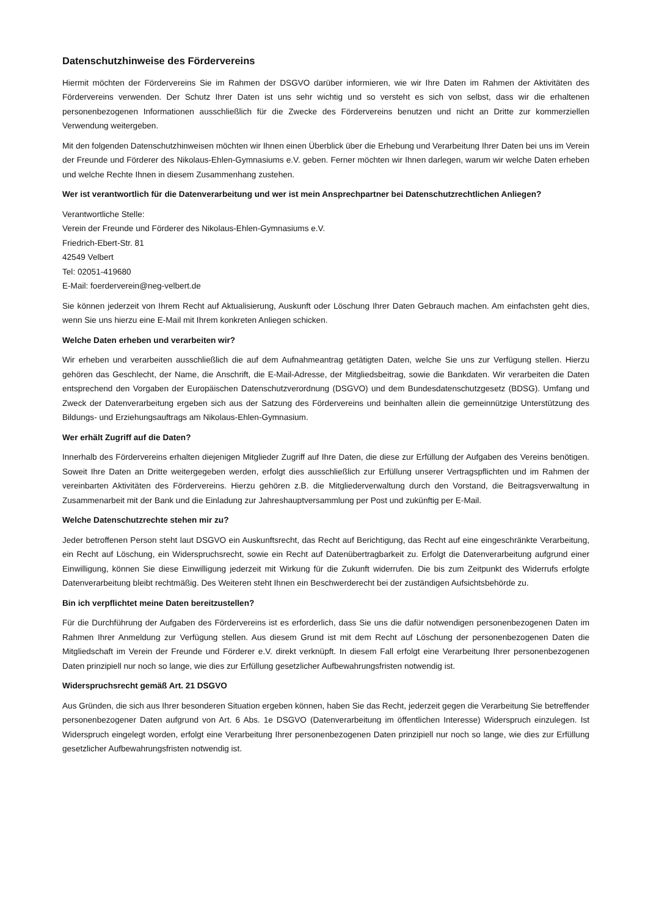Datenschutzhinweise des Fördervereins
Hiermit möchten der Fördervereins Sie im Rahmen der DSGVO darüber informieren, wie wir Ihre Daten im Rahmen der Aktivitäten des Fördervereins verwenden. Der Schutz Ihrer Daten ist uns sehr wichtig und so versteht es sich von selbst, dass wir die erhaltenen personenbezogenen Informationen ausschließlich für die Zwecke des Fördervereins benutzen und nicht an Dritte zur kommerziellen Verwendung weitergeben.
Mit den folgenden Datenschutzhinweisen möchten wir Ihnen einen Überblick über die Erhebung und Verarbeitung Ihrer Daten bei uns im Verein der Freunde und Förderer des Nikolaus-Ehlen-Gymnasiums e.V. geben. Ferner möchten wir Ihnen darlegen, warum wir welche Daten erheben und welche Rechte Ihnen in diesem Zusammenhang zustehen.
Wer ist verantwortlich für die Datenverarbeitung und wer ist mein Ansprechpartner bei Datenschutzrechtlichen Anliegen?
Verantwortliche Stelle:
Verein der Freunde und Förderer des Nikolaus-Ehlen-Gymnasiums e.V.
Friedrich-Ebert-Str. 81
42549 Velbert
Tel: 02051-419680
E-Mail: foerderverein@neg-velbert.de
Sie können jederzeit von Ihrem Recht auf Aktualisierung, Auskunft oder Löschung Ihrer Daten Gebrauch machen. Am einfachsten geht dies, wenn Sie uns hierzu eine E-Mail mit Ihrem konkreten Anliegen schicken.
Welche Daten erheben und verarbeiten wir?
Wir erheben und verarbeiten ausschließlich die auf dem Aufnahmeantrag getätigten Daten, welche Sie uns zur Verfügung stellen. Hierzu gehören das Geschlecht, der Name, die Anschrift, die E-Mail-Adresse, der Mitgliedsbeitrag, sowie die Bankdaten. Wir verarbeiten die Daten entsprechend den Vorgaben der Europäischen Datenschutzverordnung (DSGVO) und dem Bundesdatenschutzgesetz (BDSG). Umfang und Zweck der Datenverarbeitung ergeben sich aus der Satzung des Fördervereins und beinhalten allein die gemeinnützige Unterstützung des Bildungs- und Erziehungsauftrags am Nikolaus-Ehlen-Gymnasium.
Wer erhält Zugriff auf die Daten?
Innerhalb des Fördervereins erhalten diejenigen Mitglieder Zugriff auf Ihre Daten, die diese zur Erfüllung der Aufgaben des Vereins benötigen. Soweit Ihre Daten an Dritte weitergegeben werden, erfolgt dies ausschließlich zur Erfüllung unserer Vertragspflichten und im Rahmen der vereinbarten Aktivitäten des Fördervereins. Hierzu gehören z.B. die Mitgliederverwaltung durch den Vorstand, die Beitragsverwaltung in Zusammenarbeit mit der Bank und die Einladung zur Jahreshauptversammlung per Post und zukünftig per E-Mail.
Welche Datenschutzrechte stehen mir zu?
Jeder betroffenen Person steht laut DSGVO ein Auskunftsrecht, das Recht auf Berichtigung, das Recht auf eine eingeschränkte Verarbeitung, ein Recht auf Löschung, ein Widerspruchsrecht, sowie ein Recht auf Datenübertragbarkeit zu. Erfolgt die Datenverarbeitung aufgrund einer Einwilligung, können Sie diese Einwilligung jederzeit mit Wirkung für die Zukunft widerrufen. Die bis zum Zeitpunkt des Widerrufs erfolgte Datenverarbeitung bleibt rechtmäßig. Des Weiteren steht Ihnen ein Beschwerderecht bei der zuständigen Aufsichtsbehörde zu.
Bin ich verpflichtet meine Daten bereitzustellen?
Für die Durchführung der Aufgaben des Fördervereins ist es erforderlich, dass Sie uns die dafür notwendigen personenbezogenen Daten im Rahmen Ihrer Anmeldung zur Verfügung stellen. Aus diesem Grund ist mit dem Recht auf Löschung der personenbezogenen Daten die Mitgliedschaft im Verein der Freunde und Förderer e.V. direkt verknüpft. In diesem Fall erfolgt eine Verarbeitung Ihrer personenbezogenen Daten prinzipiell nur noch so lange, wie dies zur Erfüllung gesetzlicher Aufbewahrungsfristen notwendig ist.
Widerspruchsrecht gemäß Art. 21 DSGVO
Aus Gründen, die sich aus Ihrer besonderen Situation ergeben können, haben Sie das Recht, jederzeit gegen die Verarbeitung Sie betreffender personenbezogener Daten aufgrund von Art. 6 Abs. 1e DSGVO (Datenverarbeitung im öffentlichen Interesse) Widerspruch einzulegen. Ist Widerspruch eingelegt worden, erfolgt eine Verarbeitung Ihrer personenbezogenen Daten prinzipiell nur noch so lange, wie dies zur Erfüllung gesetzlicher Aufbewahrungsfristen notwendig ist.